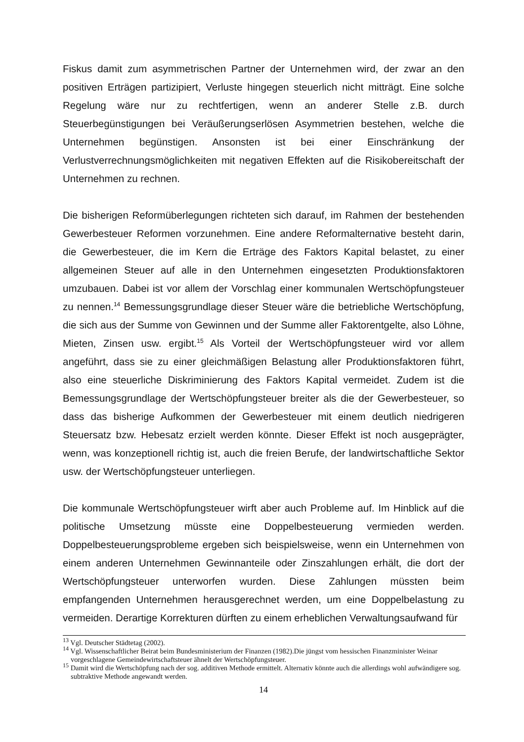Fiskus damit zum asymmetrischen Partner der Unternehmen wird, der zwar an den positiven Erträgen partizipiert, Verluste hingegen steuerlich nicht mitträgt. Eine solche Regelung wäre nur zu rechtfertigen, wenn an anderer Stelle z.B. durch Steuerbegünstigungen bei Veräußerungserlösen Asymmetrien bestehen, welche die Unternehmen begünstigen. Ansonsten ist bei einer Einschränkung der Verlustverrechnungsmöglichkeiten mit negativen Effekten auf die Risikobereitschaft der Unternehmen zu rechnen.
Die bisherigen Reformüberlegungen richteten sich darauf, im Rahmen der bestehenden Gewerbesteuer Reformen vorzunehmen. Eine andere Reformalternative besteht darin, die Gewerbesteuer, die im Kern die Erträge des Faktors Kapital belastet, zu einer allgemeinen Steuer auf alle in den Unternehmen eingesetzten Produktionsfaktoren umzubauen. Dabei ist vor allem der Vorschlag einer kommunalen Wertschöpfungsteuer zu nennen.<sup>14</sup> Bemessungsgrundlage dieser Steuer wäre die betriebliche Wertschöpfung, die sich aus der Summe von Gewinnen und der Summe aller Faktorentgelte, also Löhne, Mieten, Zinsen usw. ergibt.<sup>15</sup> Als Vorteil der Wertschöpfungsteuer wird vor allem angeführt, dass sie zu einer gleichmäßigen Belastung aller Produktionsfaktoren führt, also eine steuerliche Diskriminierung des Faktors Kapital vermeidet. Zudem ist die Bemessungsgrundlage der Wertschöpfungsteuer breiter als die der Gewerbesteuer, so dass das bisherige Aufkommen der Gewerbesteuer mit einem deutlich niedrigeren Steuersatz bzw. Hebesatz erzielt werden könnte. Dieser Effekt ist noch ausgeprägter, wenn, was konzeptionell richtig ist, auch die freien Berufe, der landwirtschaftliche Sektor usw. der Wertschöpfungsteuer unterliegen.
Die kommunale Wertschöpfungsteuer wirft aber auch Probleme auf. Im Hinblick auf die politische Umsetzung müsste eine Doppelbesteuerung vermieden werden. Doppelbesteuerungsprobleme ergeben sich beispielsweise, wenn ein Unternehmen von einem anderen Unternehmen Gewinnanteile oder Zinszahlungen erhält, die dort der Wertschöpfungsteuer unterworfen wurden. Diese Zahlungen müssten beim empfangenden Unternehmen herausgerechnet werden, um eine Doppelbelastung zu vermeiden. Derartige Korrekturen dürften zu einem erheblichen Verwaltungsaufwand für
<sup>13</sup> Vgl. Deutscher Städtetag (2002).
<sup>14</sup> Vgl. Wissenschaftlicher Beirat beim Bundesministerium der Finanzen (1982).Die jüngst vom hessischen Finanzminister Weinar vorgeschlagene Gemeindewirtschaftsteuer ähnelt der Wertschöpfungsteuer.
<sup>15</sup> Damit wird die Wertschöpfung nach der sog. additiven Methode ermittelt. Alternativ könnte auch die allerdings wohl aufwändigere sog. subtraktive Methode angewandt werden.
14